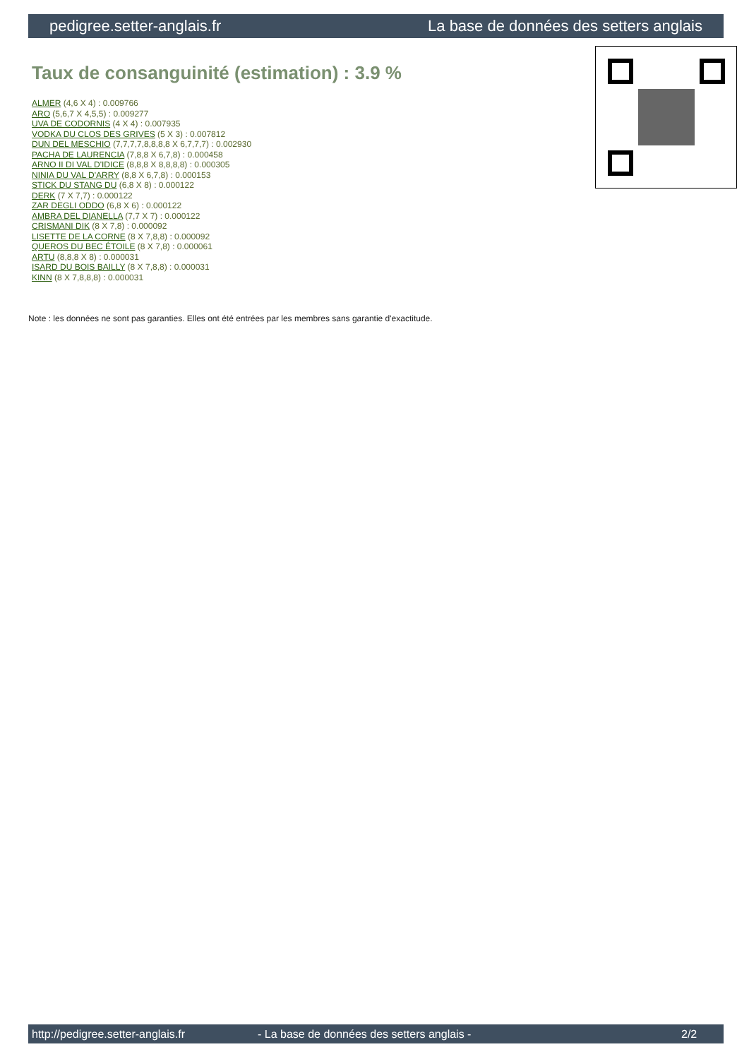pedigree.setter-anglais.fr La base de données des setters anglais
Taux de consanguinité (estimation) : 3.9 %
ALMER (4,6 X 4) : 0.009766
ARO (5,6,7 X 4,5,5) : 0.009277
UVA DE CODORNIS (4 X 4) : 0.007935
VODKA DU CLOS DES GRIVES (5 X 3) : 0.007812
DUN DEL MESCHIO (7,7,7,7,8,8,8,8 X 6,7,7,7) : 0.002930
PACHA DE LAURENCIA (7,8,8 X 6,7,8) : 0.000458
ARNO II DI VAL D'IDICE (8,8,8 X 8,8,8,8) : 0.000305
NINIA DU VAL D'ARRY (8,8 X 6,7,8) : 0.000153
STICK DU STANG DU (6,8 X 8) : 0.000122
DERK (7 X 7,7) : 0.000122
ZAR DEGLI ODDO (6,8 X 6) : 0.000122
AMBRA DEL DIANELLA (7,7 X 7) : 0.000122
CRISMANI DIK (8 X 7,8) : 0.000092
LISETTE DE LA CORNE (8 X 7,8,8) : 0.000092
QUEROS DU BEC ÉTOILE (8 X 7,8) : 0.000061
ARTU (8,8,8 X 8) : 0.000031
ISARD DU BOIS BAILLY (8 X 7,8,8) : 0.000031
KINN (8 X 7,8,8,8) : 0.000031
Note : les données ne sont pas garanties. Elles ont été entrées par les membres sans garantie d'exactitude.
http://pedigree.setter-anglais.fr - La base de données des setters anglais - 2/2